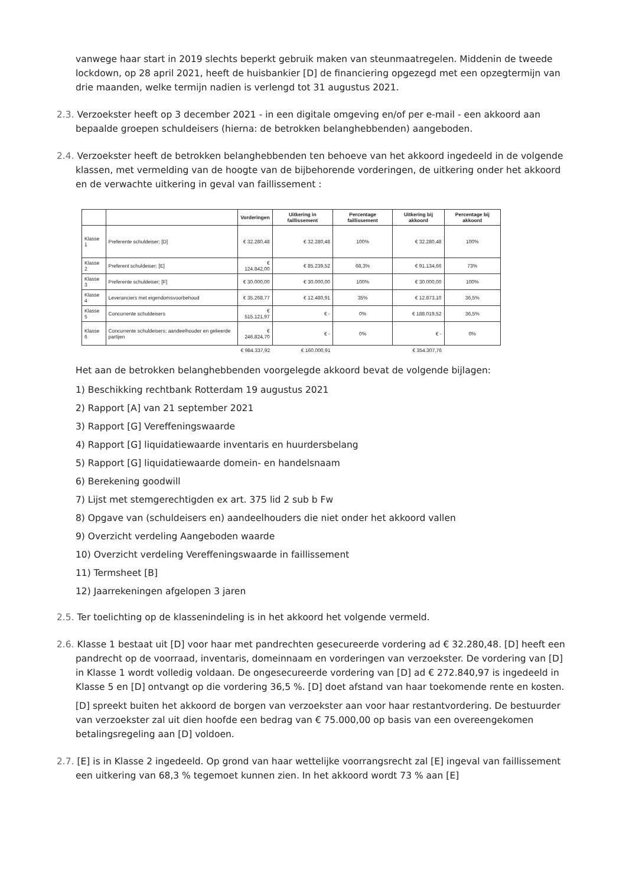vanwege haar start in 2019 slechts beperkt gebruik maken van steunmaatregelen. Middenin de tweede lockdown, op 28 april 2021, heeft de huisbankier [D] de financiering opgezegd met een opzegtermijn van drie maanden, welke termijn nadien is verlengd tot 31 augustus 2021.
2.3. Verzoekster heeft op 3 december 2021 - in een digitale omgeving en/of per e-mail - een akkoord aan bepaalde groepen schuldeisers (hierna: de betrokken belanghebbenden) aangeboden.
2.4. Verzoekster heeft de betrokken belanghebbenden ten behoeve van het akkoord ingedeeld in de volgende klassen, met vermelding van de hoogte van de bijbehorende vorderingen, de uitkering onder het akkoord en de verwachte uitkering in geval van faillissement :
| | | Vorderingen | Uitkering in faillissement | Percentage faillissement | Uitkering bij akkoord | Percentage bij akkoord |
| --- | --- | --- | --- | --- | --- | --- |
| Klasse 1 | Preferente schuldeiser; [D] | € 32.280,48 | € 32.280,48 | 100% | € 32.280,48 | 100% |
| Klasse 2 | Preferent schuldeiser; [E] | € 124.842,00 | € 85.239,52 | 68,3% | € 91.134,66 | 73% |
| Klasse 3 | Preferente schuldeiser; [F] | € 30.000,00 | € 30.000,00 | 100% | € 30.000,00 | 100% |
| Klasse 4 | Leveranciers met eigendomsvoorbehoud | € 35.268,77 | € 12.480,91 | 35% | € 12.873,10 | 36,5% |
| Klasse 5 | Concurrente schuldeisers | € 515.121,97 | € - | 0% | € 188.019,52 | 36,5% |
| Klasse 6 | Concurrente schuldeisers; aandeelhouder en gelieerde partijen | € 246.824,70 | € - | 0% | € - | 0% |
| | | € 984.337,92 | € 160.000,91 | | € 354.307,76 | |
Het aan de betrokken belanghebbenden voorgelegde akkoord bevat de volgende bijlagen:
1) Beschikking rechtbank Rotterdam 19 augustus 2021
2) Rapport [A] van 21 september 2021
3) Rapport [G] Vereffeningswaarde
4) Rapport [G] liquidatiewaarde inventaris en huurdersbelang
5) Rapport [G] liquidatiewaarde domein- en handelsnaam
6) Berekening goodwill
7) Lijst met stemgerechtigden ex art. 375 lid 2 sub b Fw
8) Opgave van (schuldeisers en) aandeelhouders die niet onder het akkoord vallen
9) Overzicht verdeling Aangeboden waarde
10) Overzicht verdeling Vereffeningswaarde in faillissement
11) Termsheet [B]
12) Jaarrekeningen afgelopen 3 jaren
2.5. Ter toelichting op de klassenindeling is in het akkoord het volgende vermeld.
2.6. Klasse 1 bestaat uit [D] voor haar met pandrechten gesecureerde vordering ad € 32.280,48. [D] heeft een pandrecht op de voorraad, inventaris, domeinnaam en vorderingen van verzoekster. De vordering van [D] in Klasse 1 wordt volledig voldaan. De ongesecureerde vordering van [D] ad € 272.840,97 is ingedeeld in Klasse 5 en [D] ontvangt op die vordering 36,5 %. [D] doet afstand van haar toekomende rente en kosten.
[D] spreekt buiten het akkoord de borgen van verzoekster aan voor haar restantvordering. De bestuurder van verzoekster zal uit dien hoofde een bedrag van € 75.000,00 op basis van een overeengekomen betalingsregeling aan [D] voldoen.
2.7. [E] is in Klasse 2 ingedeeld. Op grond van haar wettelijke voorrangsrecht zal [E] ingeval van faillissement een uitkering van 68,3 % tegemoet kunnen zien. In het akkoord wordt 73 % aan [E]